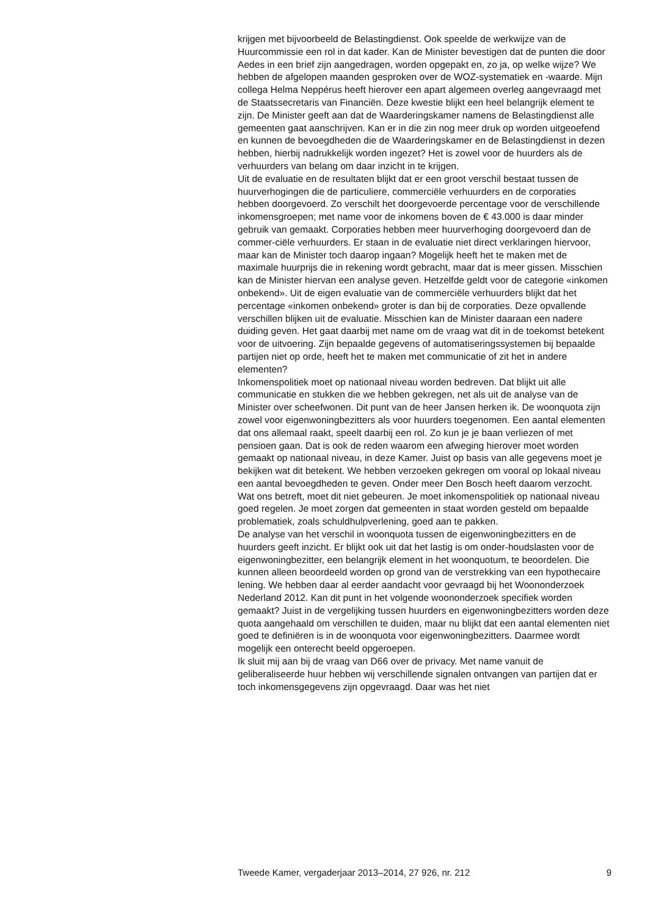krijgen met bijvoorbeeld de Belastingdienst. Ook speelde de werkwijze van de Huurcommissie een rol in dat kader. Kan de Minister bevestigen dat de punten die door Aedes in een brief zijn aangedragen, worden opgepakt en, zo ja, op welke wijze? We hebben de afgelopen maanden gesproken over de WOZ-systematiek en -waarde. Mijn collega Helma Neppérus heeft hierover een apart algemeen overleg aangevraagd met de Staatssecretaris van Financiën. Deze kwestie blijkt een heel belangrijk element te zijn. De Minister geeft aan dat de Waarderingskamer namens de Belastingdienst alle gemeenten gaat aanschrijven. Kan er in die zin nog meer druk op worden uitgeoefend en kunnen de bevoegdheden die de Waarderingskamer en de Belastingdienst in dezen hebben, hierbij nadrukkelijk worden ingezet? Het is zowel voor de huurders als de verhuurders van belang om daar inzicht in te krijgen.
Uit de evaluatie en de resultaten blijkt dat er een groot verschil bestaat tussen de huurverhogingen die de particuliere, commerciële verhuurders en de corporaties hebben doorgevoerd. Zo verschilt het doorgevoerde percentage voor de verschillende inkomensgroepen; met name voor de inkomens boven de € 43.000 is daar minder gebruik van gemaakt. Corporaties hebben meer huurverhoging doorgevoerd dan de commer-ciële verhuurders. Er staan in de evaluatie niet direct verklaringen hiervoor, maar kan de Minister toch daarop ingaan? Mogelijk heeft het te maken met de maximale huurprijs die in rekening wordt gebracht, maar dat is meer gissen. Misschien kan de Minister hiervan een analyse geven. Hetzelfde geldt voor de categorie «inkomen onbekend». Uit de eigen evaluatie van de commerciële verhuurders blijkt dat het percentage «inkomen onbekend» groter is dan bij de corporaties. Deze opvallende verschillen blijken uit de evaluatie. Misschien kan de Minister daaraan een nadere duiding geven. Het gaat daarbij met name om de vraag wat dit in de toekomst betekent voor de uitvoering. Zijn bepaalde gegevens of automatiseringssystemen bij bepaalde partijen niet op orde, heeft het te maken met communicatie of zit het in andere elementen?
Inkomenspolitiek moet op nationaal niveau worden bedreven. Dat blijkt uit alle communicatie en stukken die we hebben gekregen, net als uit de analyse van de Minister over scheefwonen. Dit punt van de heer Jansen herken ik. De woonquota zijn zowel voor eigenwoningbezitters als voor huurders toegenomen. Een aantal elementen dat ons allemaal raakt, speelt daarbij een rol. Zo kun je je baan verliezen of met pensioen gaan. Dat is ook de reden waarom een afweging hierover moet worden gemaakt op nationaal niveau, in deze Kamer. Juist op basis van alle gegevens moet je bekijken wat dit betekent. We hebben verzoeken gekregen om vooral op lokaal niveau een aantal bevoegdheden te geven. Onder meer Den Bosch heeft daarom verzocht. Wat ons betreft, moet dit niet gebeuren. Je moet inkomenspolitiek op nationaal niveau goed regelen. Je moet zorgen dat gemeenten in staat worden gesteld om bepaalde problematiek, zoals schuldhulpverlening, goed aan te pakken.
De analyse van het verschil in woonquota tussen de eigenwoningbezitters en de huurders geeft inzicht. Er blijkt ook uit dat het lastig is om onder-houdslasten voor de eigenwoningbezitter, een belangrijk element in het woonquotum, te beoordelen. Die kunnen alleen beoordeeld worden op grond van de verstrekking van een hypothecaire lening. We hebben daar al eerder aandacht voor gevraagd bij het Woononderzoek Nederland 2012. Kan dit punt in het volgende woononderzoek specifiek worden gemaakt? Juist in de vergelijking tussen huurders en eigenwoningbezitters worden deze quota aangehaald om verschillen te duiden, maar nu blijkt dat een aantal elementen niet goed te definiëren is in de woonquota voor eigenwoningbezitters. Daarmee wordt mogelijk een onterecht beeld opgeroepen.
Ik sluit mij aan bij de vraag van D66 over de privacy. Met name vanuit de geliberaliseerde huur hebben wij verschillende signalen ontvangen van partijen dat er toch inkomensgegevens zijn opgevraagd. Daar was het niet
Tweede Kamer, vergaderjaar 2013–2014, 27 926, nr. 212 9